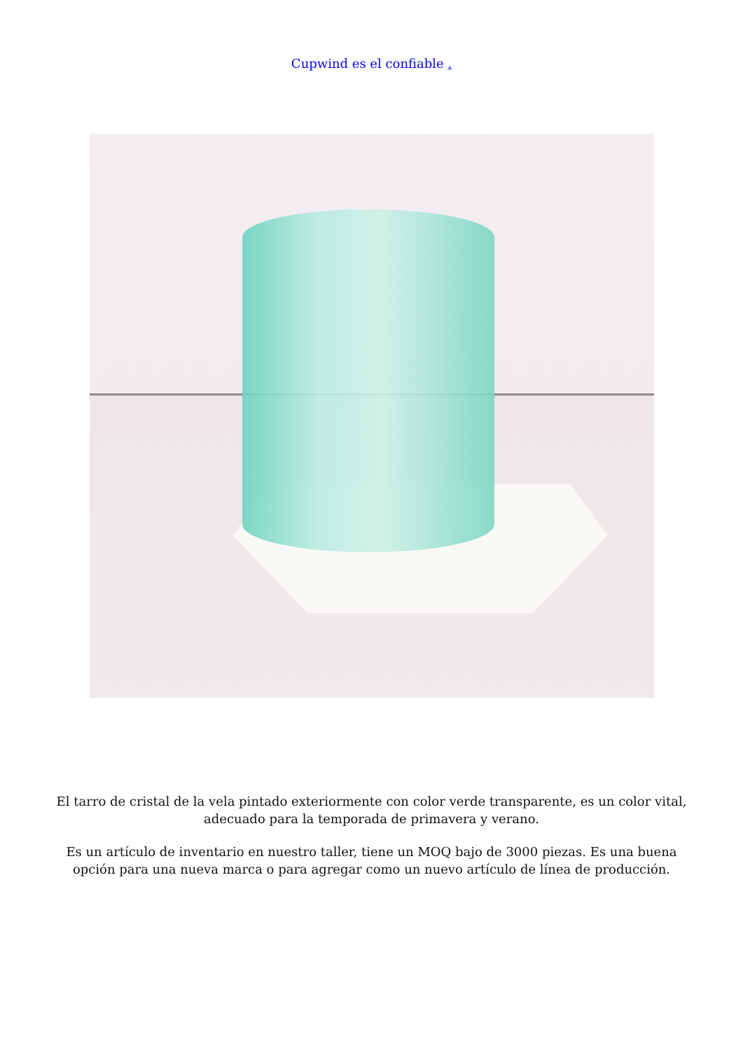Cupwind es el confiable .
El tarro de cristal de la vela pintado exteriormente con color verde transparente, es un color vital, adecuado para la temporada de primavera y verano.
Es un artículo de inventario en nuestro taller, tiene un MOQ bajo de 3000 piezas. Es una buena opción para una nueva marca o para agregar como un nuevo artículo de línea de producción.